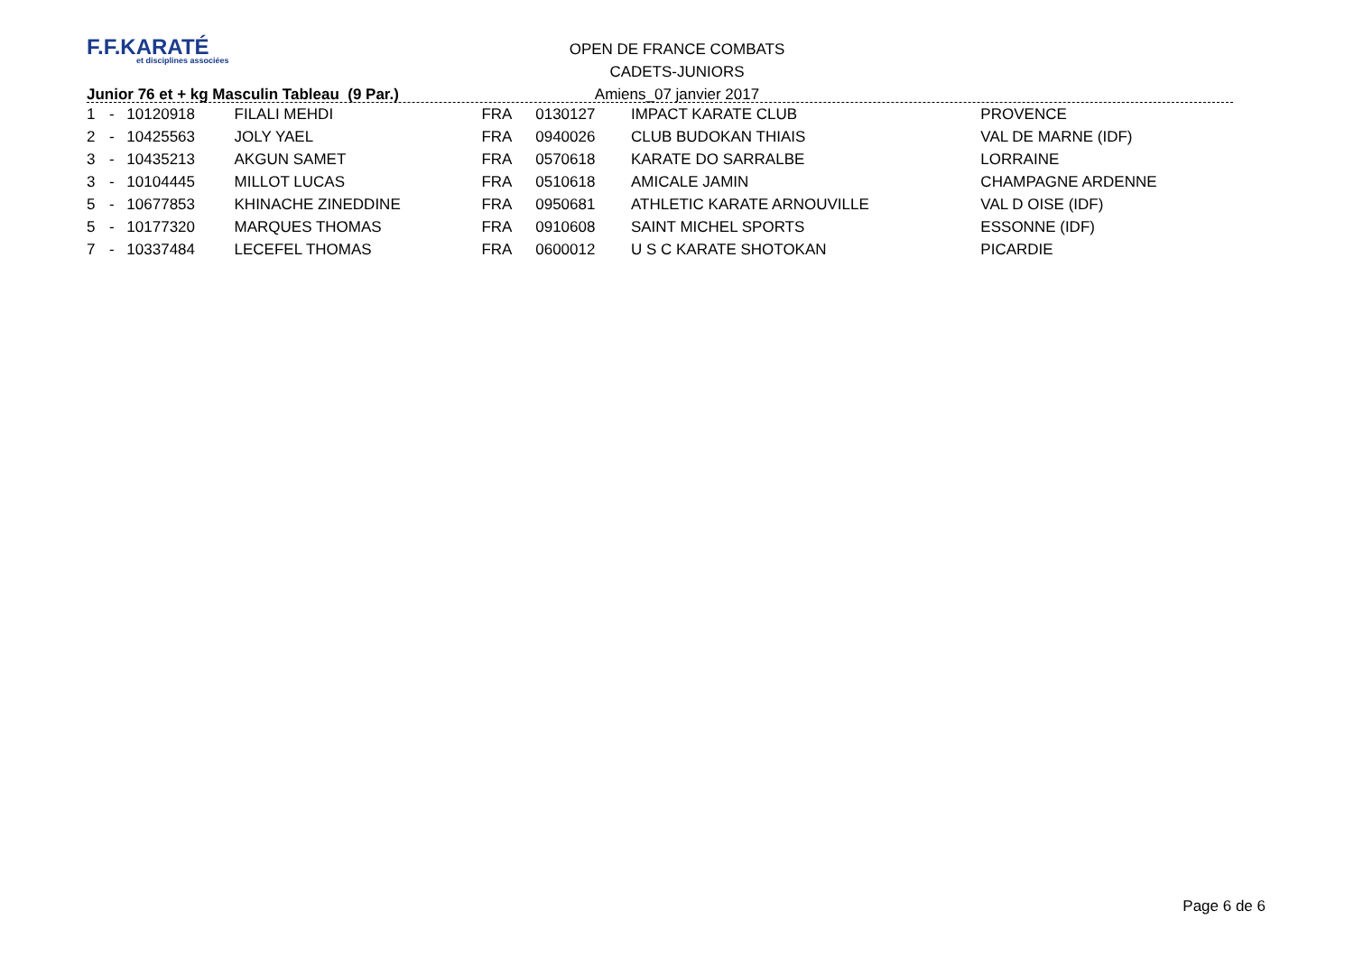F.F.KARATÉ
et disciplines associées
OPEN DE FRANCE COMBATS
CADETS-JUNIORS
Amiens_07 janvier 2017
Junior 76 et + kg Masculin Tableau (9 Par.)
| 1 | - | 10120918 | FILALI MEHDI | FRA | 0130127 | IMPACT KARATE CLUB | PROVENCE |
| 2 | - | 10425563 | JOLY YAEL | FRA | 0940026 | CLUB BUDOKAN THIAIS | VAL DE MARNE (IDF) |
| 3 | - | 10435213 | AKGUN SAMET | FRA | 0570618 | KARATE DO SARRALBE | LORRAINE |
| 3 | - | 10104445 | MILLOT LUCAS | FRA | 0510618 | AMICALE JAMIN | CHAMPAGNE ARDENNE |
| 5 | - | 10677853 | KHINACHE ZINEDDINE | FRA | 0950681 | ATHLETIC KARATE ARNOUVILLE | VAL D OISE (IDF) |
| 5 | - | 10177320 | MARQUES THOMAS | FRA | 0910608 | SAINT MICHEL SPORTS | ESSONNE (IDF) |
| 7 | - | 10337484 | LECEFEL THOMAS | FRA | 0600012 | U S C KARATE SHOTOKAN | PICARDIE |
Page 6 de 6